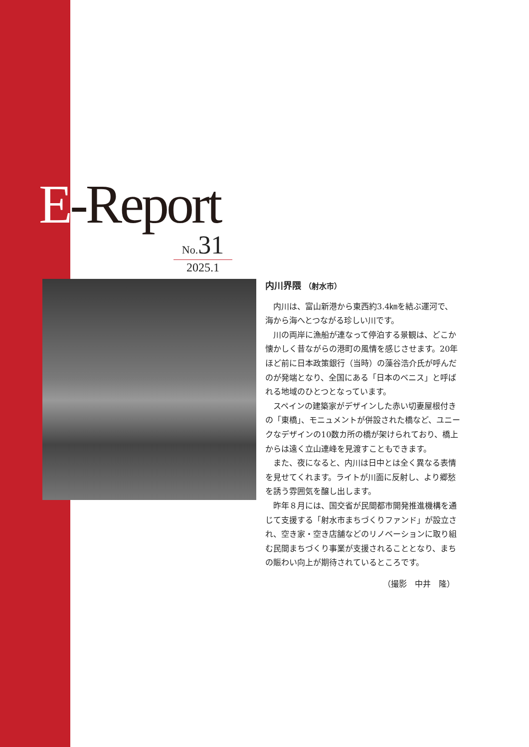E-Report
No. 31
2025.1
内川界隈 （射水市）
内川は、富山新港から東西約3.4㎞を結ぶ運河で、海から海へとつながる珍しい川です。
川の両岸に漁船が連なって停泊する景観は、どこか懐かしく昔ながらの港町の風情を感じさせます。20年ほど前に日本政策銀行（当時）の藻谷浩介氏が呼んだのが発端となり、全国にある「日本のベニス」と呼ばれる地域のひとつとなっています。
スペインの建築家がデザインした赤い切妻屋根付きの「東橋」、モニュメントが併設された橋など、ユニークなデザインの10数カ所の橋が架けられており、橋上からは遠く立山連峰を見渡すこともできます。
また、夜になると、内川は日中とは全く異なる表情を見せてくれます。ライトが川面に反射し、より郷愁を誘う雰囲気を醸し出します。
昨年８月には、国交省が民間都市開発推進機構を通じて支援する「射水市まちづくりファンド」が設立され、空き家・空き店舗などのリノベーションに取り組む民間まちづくり事業が支援されることとなり、まちの賑わい向上が期待されているところです。
（撮影　中井　隆）